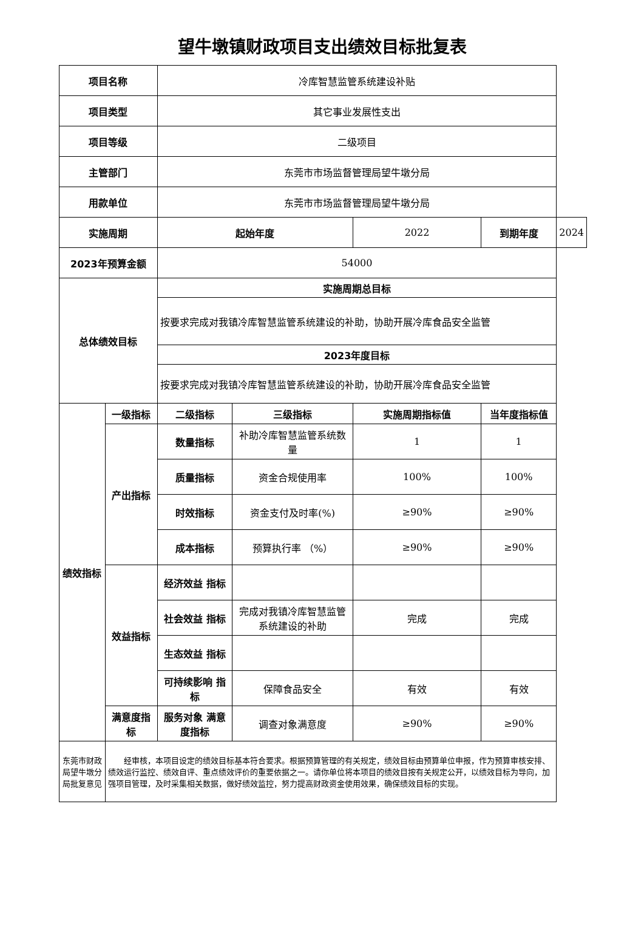望牛墩镇财政项目支出绩效目标批复表
| 项目名称 | | 冷库智慧监管系统建设补贴 | | | | |
| 项目类型 | | 其它事业发展性支出 | | | | |
| 项目等级 | | 二级项目 | | | | |
| 主管部门 | | 东莞市市场监督管理局望牛墩分局 | | | | |
| 用款单位 | | 东莞市市场监督管理局望牛墩分局 | | | | |
| 实施周期 | | 起始年度 | | 2022 | 到期年度 | 2024 |
| 2023年预算金额 | | 54000 | | | | |
| 总体绩效目标 | | 实施周期总目标 | | | | |
| | | 按要求完成对我镇冷库智慧监管系统建设的补助，协助开展冷库食品安全监管 | | | | |
| | | 2023年度目标 | | | | |
| | | 按要求完成对我镇冷库智慧监管系统建设的补助，协助开展冷库食品安全监管 | | | | |
| 绩效指标 | 一级指标 | 二级指标 | 三级指标 | 实施周期指标值 | 当年度指标值 | |
| | 产出指标 | 数量指标 | 补助冷库智慧监管系统数量 | 1 | 1 | |
| | | 质量指标 | 资金合规使用率 | 100% | 100% | |
| | | 时效指标 | 资金支付及时率(%) | ≥90% | ≥90% | |
| | | 成本指标 | 预算执行率 （%） | ≥90% | ≥90% | |
| | 效益指标 | 经济效益 指标 | | | | |
| | | 社会效益 指标 | 完成对我镇冷库智慧监管系统建设的补助 | 完成 | 完成 | |
| | | 生态效益 指标 | | | | |
| | | 可持续影响 指标 | 保障食品安全 | 有效 | 有效 | |
| | 满意度指标 | 服务对象 满意度指标 | 调查对象满意度 | ≥90% | ≥90% | |
| 东莞市财政局望牛墩分局批复意见 | 经审核，本项目设定的绩效目标基本符合要求。根据预算管理的有关规定，绩效目标由预算单位申报，作为预算审核安排、绩效运行监控、绩效自评、重点绩效评价的重要依据之一。请你单位将本项目的绩效目按有关规定公开，以绩效目标为导向，加强项目管理，及时采集相关数据，做好绩效监控，努力提高财政资金使用效果，确保绩效目标的实现。 | | | | | |